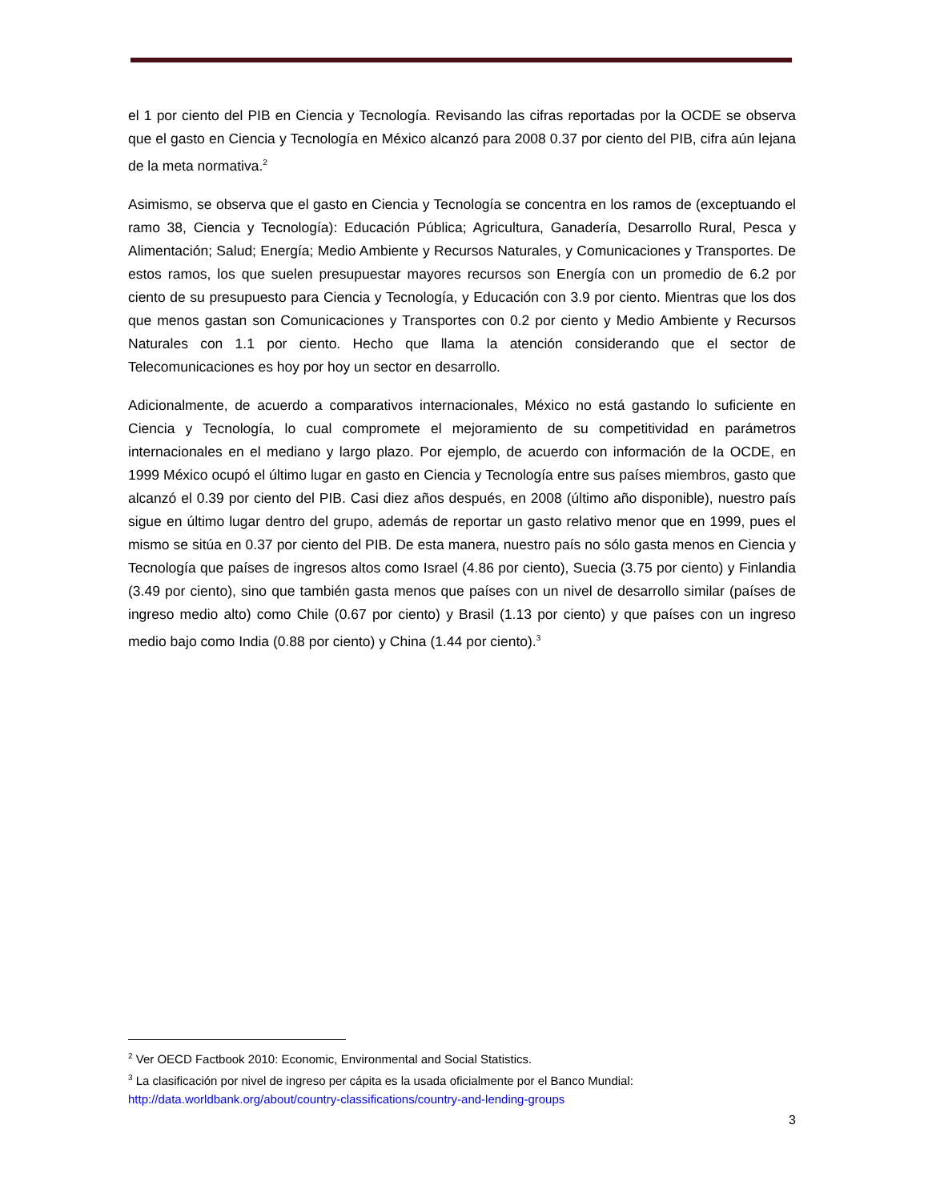el 1 por ciento del PIB en Ciencia y Tecnología. Revisando las cifras reportadas por la OCDE se observa que el gasto en Ciencia y Tecnología en México alcanzó para 2008 0.37 por ciento del PIB, cifra aún lejana de la meta normativa.<sup>2</sup>
Asimismo, se observa que el gasto en Ciencia y Tecnología se concentra en los ramos de (exceptuando el ramo 38, Ciencia y Tecnología): Educación Pública; Agricultura, Ganadería, Desarrollo Rural, Pesca y Alimentación; Salud; Energía; Medio Ambiente y Recursos Naturales, y Comunicaciones y Transportes. De estos ramos, los que suelen presupuestar mayores recursos son Energía con un promedio de 6.2 por ciento de su presupuesto para Ciencia y Tecnología, y Educación con 3.9 por ciento. Mientras que los dos que menos gastan son Comunicaciones y Transportes con 0.2 por ciento y Medio Ambiente y Recursos Naturales con 1.1 por ciento. Hecho que llama la atención considerando que el sector de Telecomunicaciones es hoy por hoy un sector en desarrollo.
Adicionalmente, de acuerdo a comparativos internacionales, México no está gastando lo suficiente en Ciencia y Tecnología, lo cual compromete el mejoramiento de su competitividad en parámetros internacionales en el mediano y largo plazo. Por ejemplo, de acuerdo con información de la OCDE, en 1999 México ocupó el último lugar en gasto en Ciencia y Tecnología entre sus países miembros, gasto que alcanzó el 0.39 por ciento del PIB. Casi diez años después, en 2008 (último año disponible), nuestro país sigue en último lugar dentro del grupo, además de reportar un gasto relativo menor que en 1999, pues el mismo se sitúa en 0.37 por ciento del PIB. De esta manera, nuestro país no sólo gasta menos en Ciencia y Tecnología que países de ingresos altos como Israel (4.86 por ciento), Suecia (3.75 por ciento) y Finlandia (3.49 por ciento), sino que también gasta menos que países con un nivel de desarrollo similar (países de ingreso medio alto) como Chile (0.67 por ciento) y Brasil (1.13 por ciento) y que países con un ingreso medio bajo como India (0.88 por ciento) y China (1.44 por ciento).<sup>3</sup>
<sup>2</sup> Ver OECD Factbook 2010: Economic, Environmental and Social Statistics.
<sup>3</sup> La clasificación por nivel de ingreso per cápita es la usada oficialmente por el Banco Mundial: http://data.worldbank.org/about/country-classifications/country-and-lending-groups
3